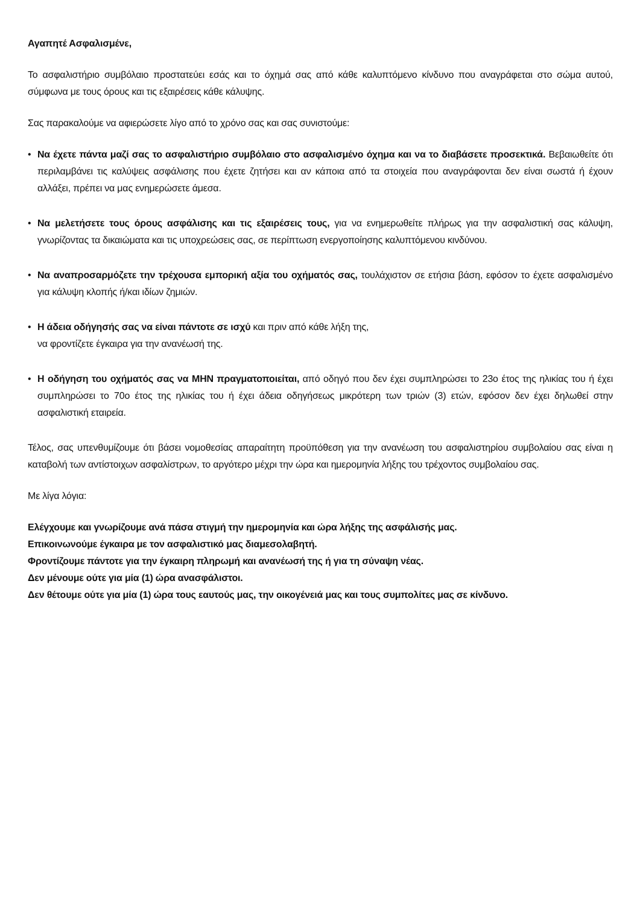Αγαπητέ Ασφαλισμένε,
Το ασφαλιστήριο συμβόλαιο προστατεύει εσάς και το όχημά σας από κάθε καλυπτόμενο κίνδυνο που αναγράφεται στο σώμα αυτού, σύμφωνα με τους όρους και τις εξαιρέσεις κάθε κάλυψης.
Σας παρακαλούμε να αφιερώσετε λίγο από το χρόνο σας και σας συνιστούμε:
• Να έχετε πάντα μαζί σας το ασφαλιστήριο συμβόλαιο στο ασφαλισμένο όχημα και να το διαβάσετε προσεκτικά. Βεβαιωθείτε ότι περιλαμβάνει τις καλύψεις ασφάλισης που έχετε ζητήσει και αν κάποια από τα στοιχεία που αναγράφονται δεν είναι σωστά ή έχουν αλλάξει, πρέπει να μας ενημερώσετε άμεσα.
• Να μελετήσετε τους όρους ασφάλισης και τις εξαιρέσεις τους, για να ενημερωθείτε πλήρως για την ασφαλιστική σας κάλυψη, γνωρίζοντας τα δικαιώματα και τις υποχρεώσεις σας, σε περίπτωση ενεργοποίησης καλυπτόμενου κινδύνου.
• Να αναπροσαρμόζετε την τρέχουσα εμπορική αξία του οχήματός σας, τουλάχιστον σε ετήσια βάση, εφόσον το έχετε ασφαλισμένο για κάλυψη κλοπής ή/και ιδίων ζημιών.
• Η άδεια οδήγησής σας να είναι πάντοτε σε ισχύ και πριν από κάθε λήξη της,
να φροντίζετε έγκαιρα για την ανανέωσή της.
• Η οδήγηση του οχήματός σας να ΜΗΝ πραγματοποιείται, από οδηγό που δεν έχει συμπληρώσει το 23ο έτος της ηλικίας του ή έχει συμπληρώσει το 70ο έτος της ηλικίας του ή έχει άδεια οδηγήσεως μικρότερη των τριών (3) ετών, εφόσον δεν έχει δηλωθεί στην ασφαλιστική εταιρεία.
Τέλος, σας υπενθυμίζουμε ότι βάσει νομοθεσίας απαραίτητη προϋπόθεση για την ανανέωση του ασφαλιστηρίου συμβολαίου σας είναι η καταβολή των αντίστοιχων ασφαλίστρων, το αργότερο μέχρι την ώρα και ημερομηνία λήξης του τρέχοντος συμβολαίου σας.
Με λίγα λόγια:
Ελέγχουμε και γνωρίζουμε ανά πάσα στιγμή την ημερομηνία και ώρα λήξης της ασφάλισής μας.
Επικοινωνούμε έγκαιρα με τον ασφαλιστικό μας διαμεσολαβητή.
Φροντίζουμε πάντοτε για την έγκαιρη πληρωμή και ανανέωσή της ή για τη σύναψη νέας.
Δεν μένουμε ούτε για μία (1) ώρα ανασφάλιστοι.
Δεν θέτουμε ούτε για μία (1) ώρα τους εαυτούς μας, την οικογένειά μας και τους συμπολίτες μας σε κίνδυνο.